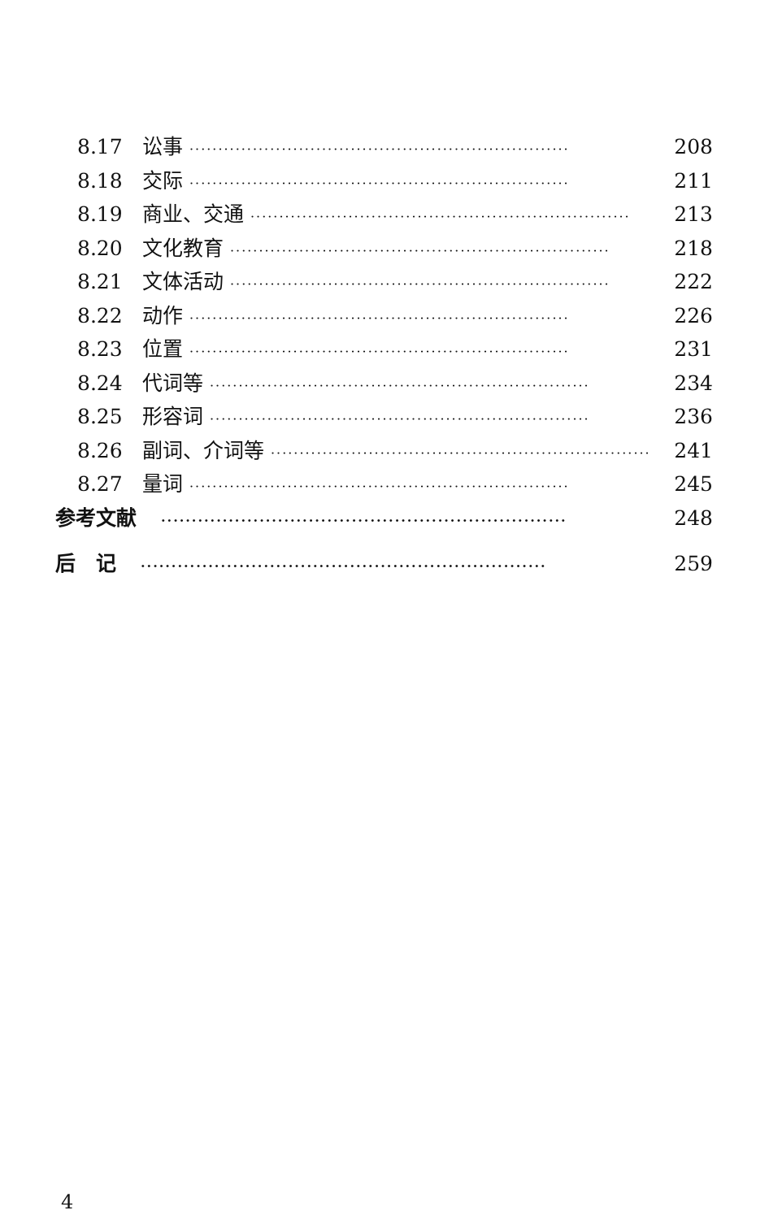8.17 讼事 ·································································· 208
8.18 交际 ·································································· 211
8.19 商业、交通 ·································································· 213
8.20 文化教育 ·································································· 218
8.21 文体活动 ·································································· 222
8.22 动作 ·································································· 226
8.23 位置 ·································································· 231
8.24 代词等 ·································································· 234
8.25 形容词 ·································································· 236
8.26 副词、介词等 ·································································· 241
8.27 量词 ·································································· 245
参考文献 ·································································· 248
后　记 ·································································· 259
4